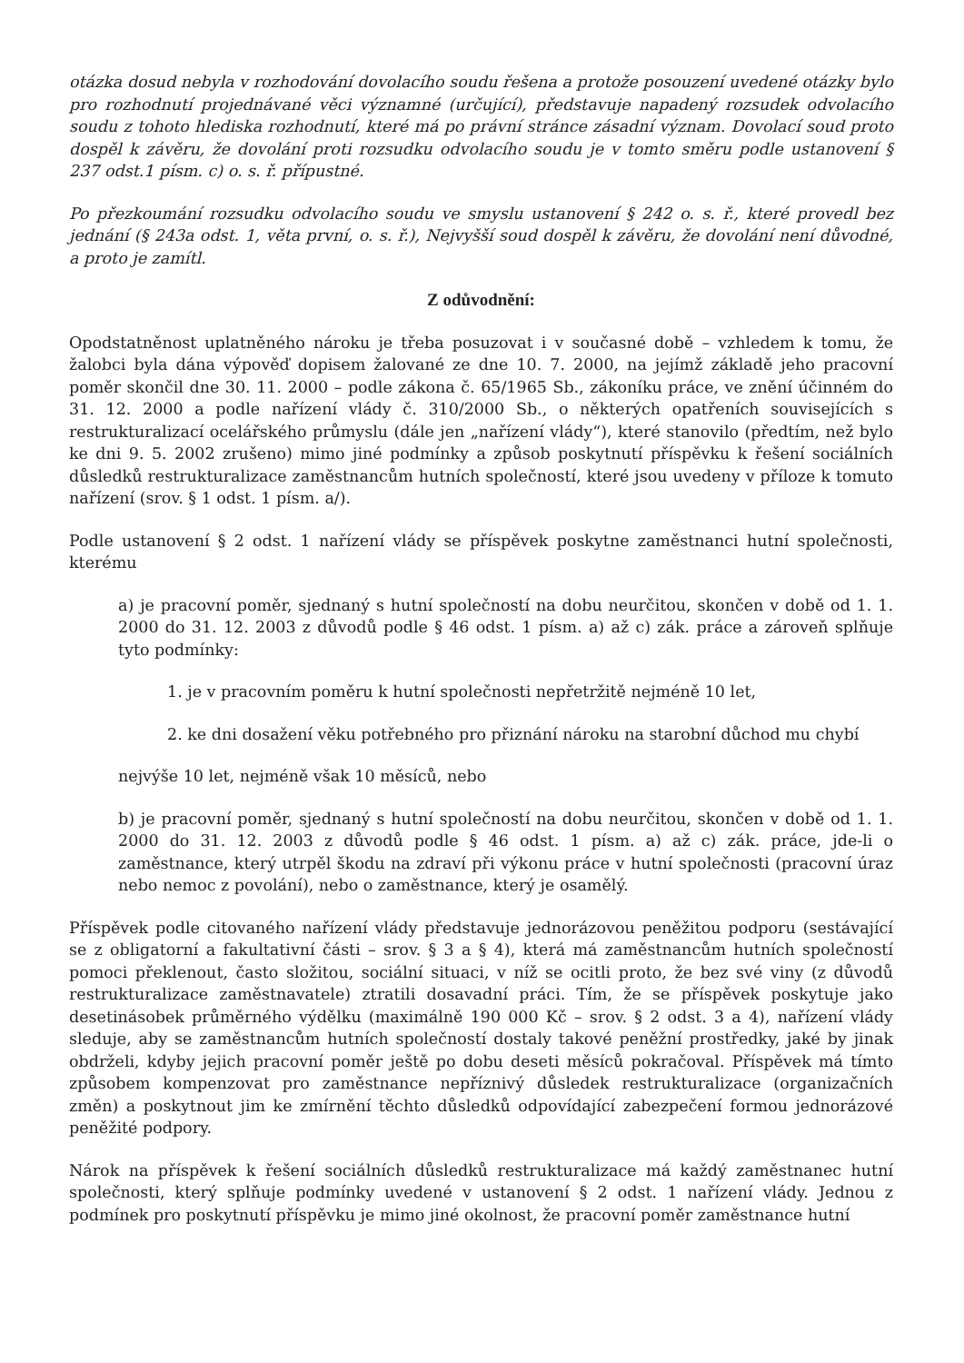otázka dosud nebyla v rozhodování dovolacího soudu řešena a protože posouzení uvedené otázky bylo pro rozhodnutí projednávané věci významné (určující), představuje napadený rozsudek odvolacího soudu z tohoto hlediska rozhodnutí, které má po právní stránce zásadní význam. Dovolací soud proto dospěl k závěru, že dovolání proti rozsudku odvolacího soudu je v tomto směru podle ustanovení § 237 odst.1 písm. c) o. s. ř. přípustné.
Po přezkoumání rozsudku odvolacího soudu ve smyslu ustanovení § 242 o. s. ř., které provedl bez jednání (§ 243a odst. 1, věta první, o. s. ř.), Nejvyšší soud dospěl k závěru, že dovolání není důvodné, a proto je zamítl.
Z odůvodnění:
Opodstatněnost uplatněného nároku je třeba posuzovat i v současné době – vzhledem k tomu, že žalobci byla dána výpověď dopisem žalované ze dne 10. 7. 2000, na jejímž základě jeho pracovní poměr skončil dne 30. 11. 2000 – podle zákona č. 65/1965 Sb., zákoníku práce, ve znění účinném do 31. 12. 2000 a podle nařízení vlády č. 310/2000 Sb., o některých opatřeních souvisejících s restrukturalizací ocelářského průmyslu (dále jen „nařízení vlády“), které stanovilo (předtím, než bylo ke dni 9. 5. 2002 zrušeno) mimo jiné podmínky a způsob poskytnutí příspěvku k řešení sociálních důsledků restrukturalizace zaměstnancům hutních společností, které jsou uvedeny v příloze k tomuto nařízení (srov. § 1 odst. 1 písm. a/).
Podle ustanovení § 2 odst. 1 nařízení vlády se příspěvek poskytne zaměstnanci hutní společnosti, kterému
a) je pracovní poměr, sjednaný s hutní společností na dobu neurčitou, skončen v době od 1. 1. 2000 do 31. 12. 2003 z důvodů podle § 46 odst. 1 písm. a) až c) zák. práce a zároveň splňuje tyto podmínky:
1. je v pracovním poměru k hutní společnosti nepřetržitě nejméně 10 let,
2. ke dni dosažení věku potřebného pro přiznání nároku na starobní důchod mu chybí
nejvýše 10 let, nejméně však 10 měsíců, nebo
b) je pracovní poměr, sjednaný s hutní společností na dobu neurčitou, skončen v době od 1. 1. 2000 do 31. 12. 2003 z důvodů podle § 46 odst. 1 písm. a) až c) zák. práce, jde-li o zaměstnance, který utrpěl škodu na zdraví při výkonu práce v hutní společnosti (pracovní úraz nebo nemoc z povolání), nebo o zaměstnance, který je osamělý.
Příspěvek podle citovaného nařízení vlády představuje jednorázovou peněžitou podporu (sestávající se z obligatorní a fakultativní části – srov. § 3 a § 4), která má zaměstnancům hutních společností pomoci překlenout, často složitou, sociální situaci, v níž se ocitli proto, že bez své viny (z důvodů restrukturalizace zaměstnavatele) ztratili dosavadní práci. Tím, že se příspěvek poskytuje jako desetinásobek průměrného výdělku (maximálně 190 000 Kč – srov. § 2 odst. 3 a 4), nařízení vlády sleduje, aby se zaměstnancům hutních společností dostaly takové peněžní prostředky, jaké by jinak obdrželi, kdyby jejich pracovní poměr ještě po dobu deseti měsíců pokračoval. Příspěvek má tímto způsobem kompenzovat pro zaměstnance nepříznivý důsledek restrukturalizace (organizačních změn) a poskytnout jim ke zmírnění těchto důsledků odpovídající zabezpečení formou jednorázové peněžité podpory.
Nárok na příspěvek k řešení sociálních důsledků restrukturalizace má každý zaměstnanec hutní společnosti, který splňuje podmínky uvedené v ustanovení § 2 odst. 1 nařízení vlády. Jednou z podmínek pro poskytnutí příspěvku je mimo jiné okolnost, že pracovní poměr zaměstnance hutní